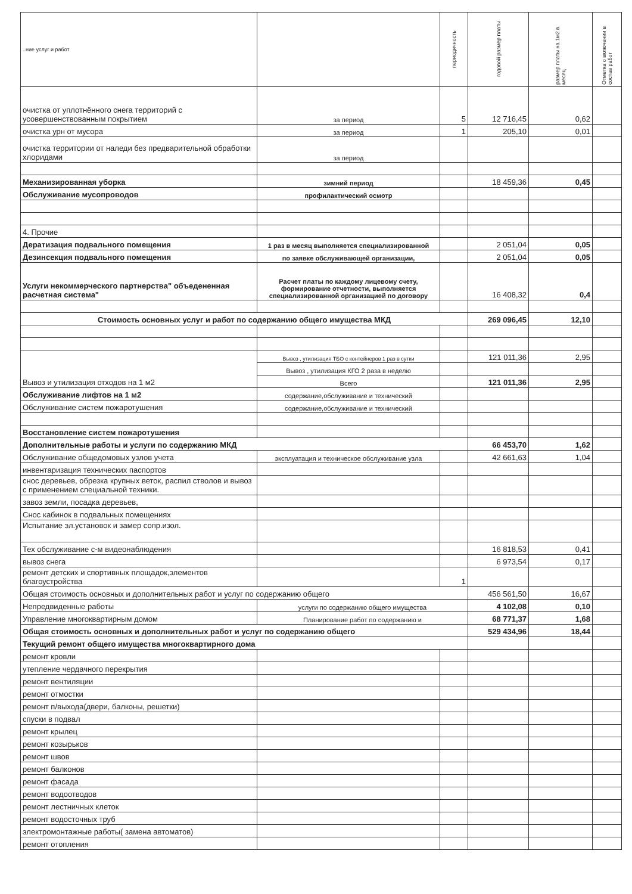| ..ние услуг и работ | | периодичность | годовой размер платы | размер платы на 1м2 в месяц | Отметка о включении в состав работ |
| --- | --- | --- | --- | --- | --- |
| очистка от уплотнённого снега территорий с усовершенствованным покрытием | за период | 5 | 12 716,45 | 0,62 | |
| очистка урн от мусора | за период | 1 | 205,10 | 0,01 | |
| очистка территории от наледи без предварительной обработки хлоридами | за период | | | | |
| Механизированная уборка | зимний период | | 18 459,36 | 0,45 | |
| Обслуживание мусопроводов | профилактический осмотр | | | | |
| 4. Прочие | | | | | |
| Дератизация подвального помещения | 1 раз в месяц выполняется специализированной | | 2 051,04 | 0,05 | |
| Дезинсекция подвального помещения | по заявке обслуживающей организации, | | 2 051,04 | 0,05 | |
| Услуги некоммерческого партнерства" объедененная расчетная система" | Расчет платы по каждому лицевому счету, формирование отчетности, выполняется специализированной организацией по договору | | 16 408,32 | 0,4 | |
| Стоимость основных услуг и работ по содержанию общего имущества МКД | | | 269 096,45 | 12,10 | |
| Вывоз и утилизация отходов на 1 м2 | Вывоз , утилизация ТБО с контейнеров 1 раз в сутки | | 121 011,36 | 2,95 | |
| | Вывоз , утилизация КГО 2 раза в неделю | | | | |
| | Всего | | 121 011,36 | 2,95 | |
| Обслуживание лифтов на 1 м2 | содержание,обслуживание и технический | | | | |
| Обслуживание систем пожаротушения | содержание,обслуживание и технический | | | | |
| Восстановление систем пожаротушения | | | | | |
| Дополнительные работы и услуги по содержанию МКД | | | 66 453,70 | 1,62 | |
| Обслуживание общедомовых узлов учета | эксплуатация и техническое обслуживание узла | | 42 661,63 | 1,04 | |
| инвентаризация технических паспортов | | | | | |
| снос деревьев, обрезка крупных веток, распил стволов и вывоз с применением специальной техники. | | | | | |
| завоз земли, посадка деревьев, | | | | | |
| Снос кабинок в подвальных помещениях | | | | | |
| Испытание эл.установок и замер сопр.изол. | | | | | |
| Тех обслуживание с-м видеонаблюдения | | | 16 818,53 | 0,41 | |
| вывоз снега | | | 6 973,54 | 0,17 | |
| ремонт детских и спортивных площадок,элементов благоустройства | | 1 | | | |
| Общая стоимость основных и дополнительных работ и услуг по содержанию общего | | | 456 561,50 | 16,67 | |
| Непредвиденные работы | услуги по содержанию общего имущества | | 4 102,08 | 0,10 | |
| Управление многоквартирным домом | Планирование работ по содержанию и | | 68 771,37 | 1,68 | |
| Общая стоимость основных и дополнительных работ и услуг по содержанию общего | | | 529 434,96 | 18,44 | |
| Текущий ремонт общего имущества многоквартирного дома | | | | | |
| ремонт кровли | | | | | |
| утепление чердачного перекрытия | | | | | |
| ремонт вентиляции | | | | | |
| ремонт отмостки | | | | | |
| ремонт п/выхода(двери, балконы, решетки) | | | | | |
| спуски в подвал | | | | | |
| ремонт крылец | | | | | |
| ремонт козырьков | | | | | |
| ремонт швов | | | | | |
| ремонт балконов | | | | | |
| ремонт фасада | | | | | |
| ремонт водоотводов | | | | | |
| ремонт лестничных клеток | | | | | |
| ремонт водосточных труб | | | | | |
| электромонтажные работы( замена автоматов) | | | | | |
| ремонт отопления | | | | | |